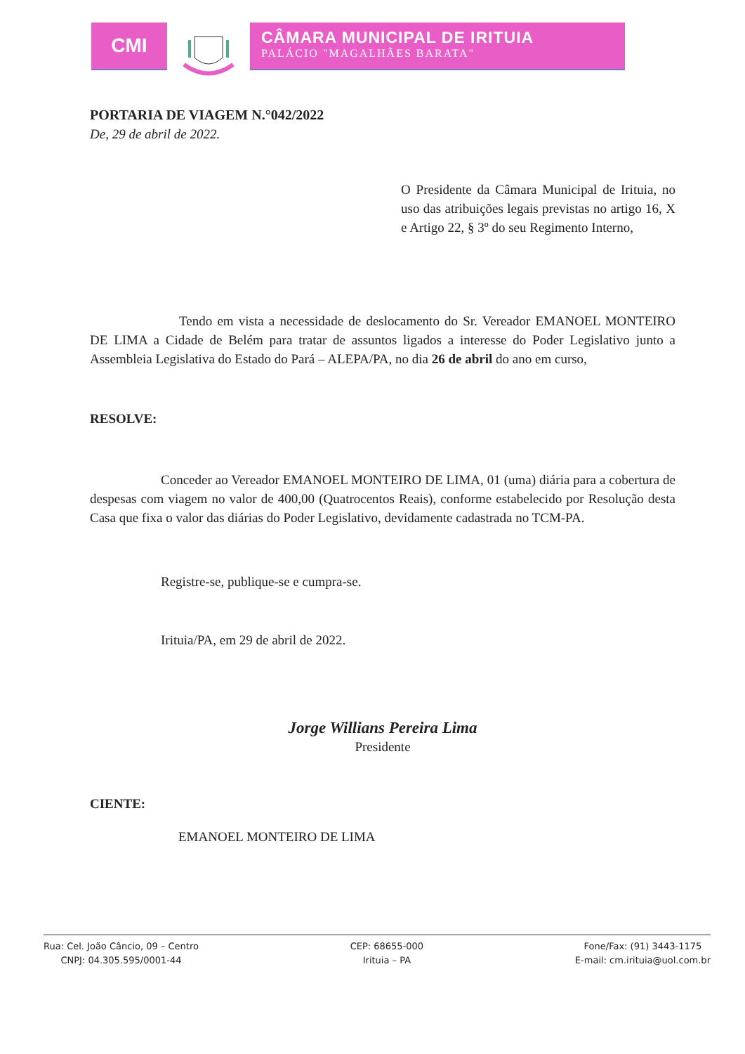CMI
CÂMARA MUNICIPAL DE IRITUIA
PALÁCIO "MAGALHÃES BARATA"
PORTARIA DE VIAGEM N.°042/2022
De, 29 de abril de 2022.
O Presidente da Câmara Municipal de Irituia, no uso das atribuições legais previstas no artigo 16, X e Artigo 22, § 3º do seu Regimento Interno,
Tendo em vista a necessidade de deslocamento do Sr. Vereador EMANOEL MONTEIRO DE LIMA a Cidade de Belém para tratar de assuntos ligados a interesse do Poder Legislativo junto a Assembleia Legislativa do Estado do Pará – ALEPA/PA, no dia 26 de abril do ano em curso,
RESOLVE:
Conceder ao Vereador EMANOEL MONTEIRO DE LIMA, 01 (uma) diária para a cobertura de despesas com viagem no valor de 400,00 (Quatrocentos Reais), conforme estabelecido por Resolução desta Casa que fixa o valor das diárias do Poder Legislativo, devidamente cadastrada no TCM-PA.
Registre-se, publique-se e cumpra-se.
Irituia/PA, em 29 de abril de 2022.
Jorge Willians Pereira Lima
Presidente
CIENTE:
EMANOEL MONTEIRO DE LIMA
Rua: Cel. João Câncio, 09 – Centro
CNPJ: 04.305.595/0001-44
CEP: 68655-000
Irituia – PA
Fone/Fax: (91) 3443-1175
E-mail: cm.irituia@uol.com.br